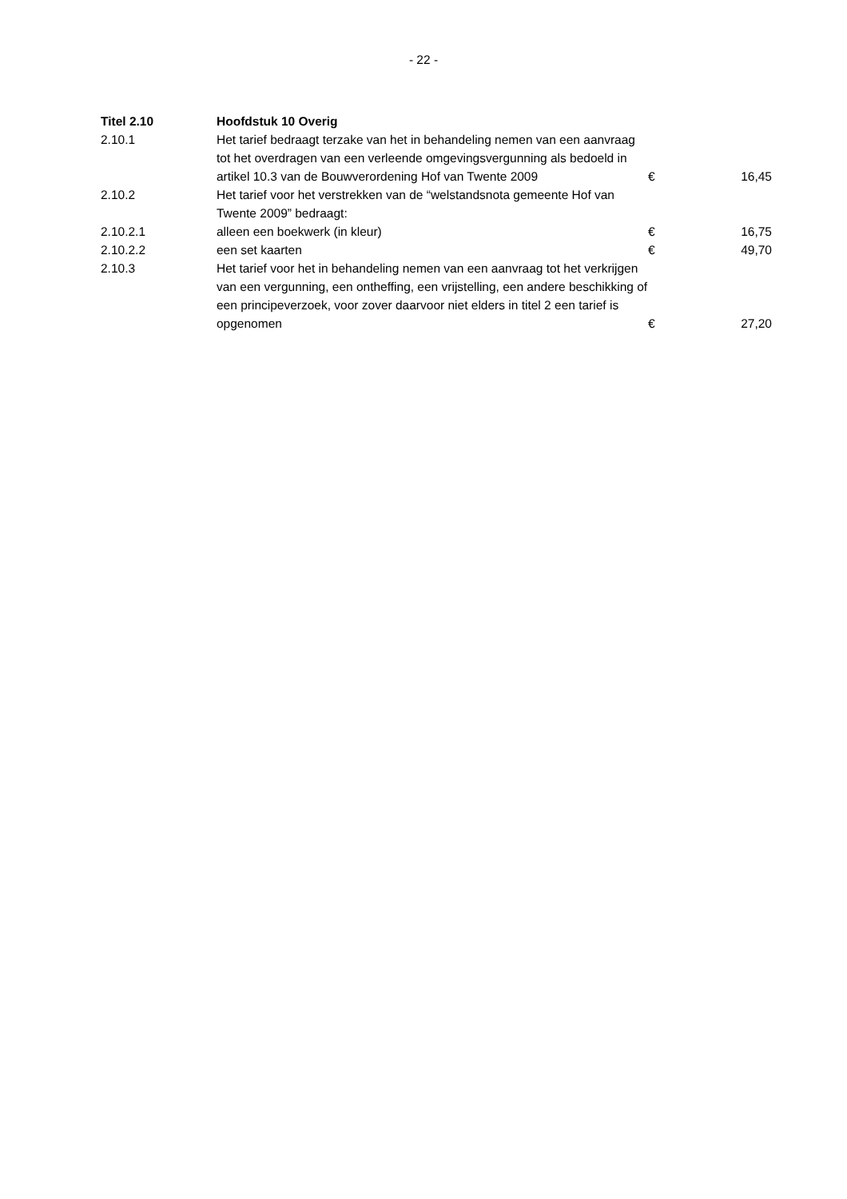- 22 -
| Titel 2.10 | Hoofdstuk 10 Overig | | |
| 2.10.1 | Het tarief bedraagt terzake van het in behandeling nemen van een aanvraag tot het overdragen van een verleende omgevingsvergunning als bedoeld in artikel 10.3 van de Bouwverordening Hof van Twente 2009 | € | 16,45 |
| 2.10.2 | Het tarief voor het verstrekken van de “welstandsnota gemeente Hof van Twente 2009” bedraagt: | | |
| 2.10.2.1 | alleen een boekwerk (in kleur) | € | 16,75 |
| 2.10.2.2 | een set kaarten | € | 49,70 |
| 2.10.3 | Het tarief voor het in behandeling nemen van een aanvraag tot het verkrijgen van een vergunning, een ontheffing, een vrijstelling, een andere beschikking of een principeverzoek, voor zover daarvoor niet elders in titel 2 een tarief is opgenomen | € | 27,20 |